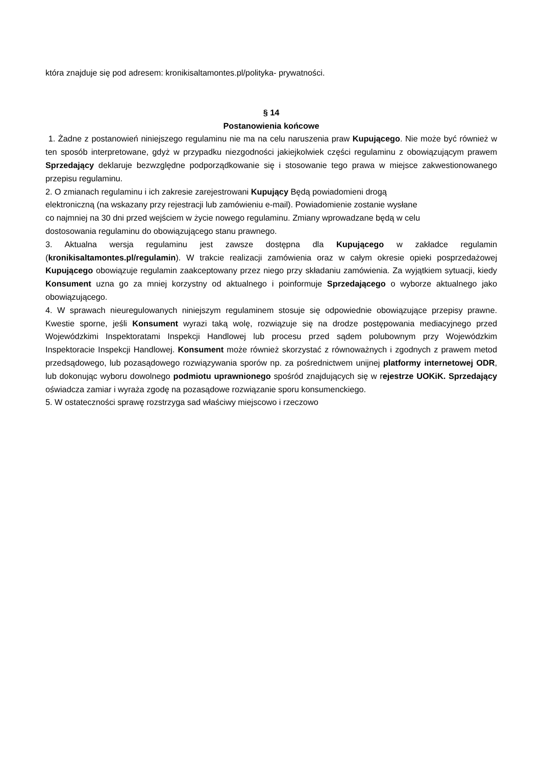która znajduje się pod adresem: kronikisaltamontes.pl/polityka- prywatności.
§ 14
Postanowienia końcowe
1. Żadne z postanowień niniejszego regulaminu nie ma na celu naruszenia praw Kupującego. Nie może być również w ten sposób interpretowane, gdyż w przypadku niezgodności jakiejkolwiek części regulaminu z obowiązującym prawem Sprzedający deklaruje bezwzględne podporządkowanie się i stosowanie tego prawa w miejsce zakwestionowanego przepisu regulaminu.
2. O zmianach regulaminu i ich zakresie zarejestrowani Kupujący Będą powiadomieni drogą
elektroniczną (na wskazany przy rejestracji lub zamówieniu e-mail). Powiadomienie zostanie wysłane
co najmniej na 30 dni przed wejściem w życie nowego regulaminu. Zmiany wprowadzane będą w celu
dostosowania regulaminu do obowiązującego stanu prawnego.
3. Aktualna wersja regulaminu jest zawsze dostępna dla Kupującego w zakładce regulamin (kronikisaltamontes.pl/regulamin). W trakcie realizacji zamówienia oraz w całym okresie opieki posprzedażowej Kupującego obowiązuje regulamin zaakceptowany przez niego przy składaniu zamówienia. Za wyjątkiem sytuacji, kiedy Konsument uzna go za mniej korzystny od aktualnego i poinformuje Sprzedającego o wyborze aktualnego jako obowiązującego.
4. W sprawach nieuregulowanych niniejszym regulaminem stosuje się odpowiednie obowiązujące przepisy prawne. Kwestie sporne, jeśli Konsument wyrazi taką wolę, rozwiązuje się na drodze postępowania mediacyjnego przed Wojewódzkimi Inspektoratami Inspekcji Handlowej lub procesu przed sądem polubownym przy Wojewódzkim Inspektoracie Inspekcji Handlowej. Konsument może również skorzystać z równoważnych i zgodnych z prawem metod przedsądowego, lub pozasądowego rozwiązywania sporów np. za pośrednictwem unijnej platformy internetowej ODR, lub dokonując wyboru dowolnego podmiotu uprawnionego spośród znajdujących się w rejestrze UOKiK. Sprzedający oświadcza zamiar i wyraża zgodę na pozasądowe rozwiązanie sporu konsumenckiego.
5. W ostateczności sprawę rozstrzyga sad właściwy miejscowo i rzeczowo